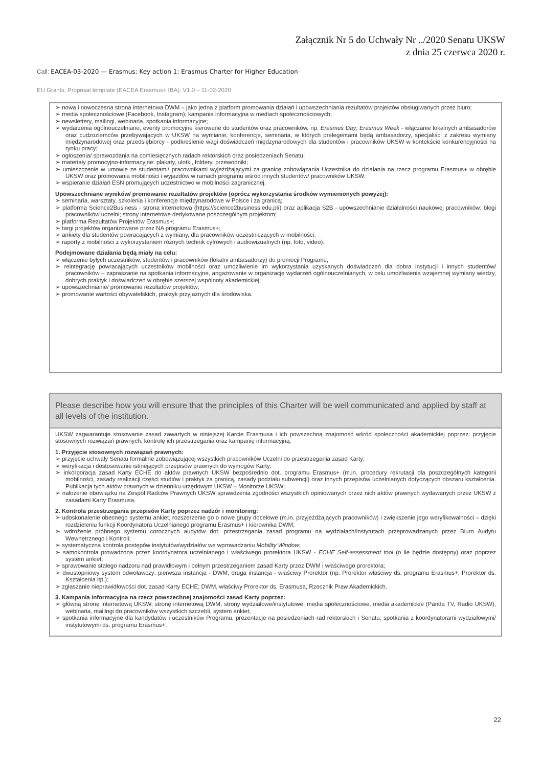Załącznik Nr 5 do Uchwały Nr ../2020 Senatu UKSW
z dnia 25 czerwca 2020 r.
Call: EACEA-03-2020 — Erasmus: Key action 1: Erasmus Charter for Higher Education
EU Grants: Proposal template (EACEA Erasmus+ IBA): V1.0 – 11-02-2020
➢ nowa i nowoczesna strona internetowa DWM – jako jedna z platform promowania działań i upowszechniania rezultatów projektów obsługiwanych przez biuro;
➢ media społecznościowe (Facebook, Instagram); kampania informacyjna w mediach społecznościowych;
➢ newslettery, mailingi, webinaria, spotkania informacyjne;
➢ wydarzenia ogólnouczelniane, eventy promocyjne kierowane do studentów oraz pracowników, np. Erasmus Day, Erasmus Week - włączanie lokalnych ambasadorów oraz cudzoziemców przebywających w UKSW na wymianie; konferencje, seminaria, w których prelegentami będą ambasadorzy, specjaliści z zakresu wymiany międzynarodowej oraz przedsiębiorcy - podkreślenie wagi doświadczeń międzynarodowych dla studentów i pracowników UKSW w kontekście konkurencyjności na rynku pracy;
➢ ogłoszenia/ sprawozdania na comiesięcznych radach rektorskich oraz posiedzeniach Senatu;
➢ materiały promocyjno-informacyjne: plakaty, ulotki, foldery, przewodniki;
➢ umieszczenie w umowie ze studentami/ pracownikami wyjeżdżającymi za granicę zobowiązania Uczestnika do działania na rzecz programu Erasmus+ w obrębie UKSW oraz promowania mobilności i wyjazdów w ramach programu wśród innych studentów/ pracowników UKSW;
➢ wspieranie działań ESN promujących uczestnictwo w mobilności zagranicznej.
Upowszechniane wyników/ promowanie rezultatów projektów (oprócz wykorzystania środków wymienionych powyżej):
➢ seminaria, warsztaty, szkolenia i konferencje międzynarodowe w Polsce i za granicą;
➢ platforma Science2Business - strona internetowa (https://science2business.edu.pl/) oraz aplikacja S2B - upowszechnianie działalności naukowej pracowników; blogi pracowników uczelni; strony internetowe dedykowane poszczególnym projektom;
➢ platforma Rezultatów Projektów Erasmus+;
➢ targi projektów organizowane przez NA programu Erasmus+;
➢ ankiety dla studentów powracających z wymiany, dla pracowników uczestniczących w mobilności;
➢ raporty z mobilności z wykorzystaniem różnych technik cyfrowych i audiowizualnych (np. foto, video).
Podejmowane działania będą miały na celu:
➢ włączenie byłych uczestników, studentów i pracowników (lokalni ambasadorzy) do promocji Programu;
➢ reintegrację powracających uczestników mobilności oraz umożliwienie im wykorzystania uzyskanych doświadczeń dla dobra instytucji i innych studentów/ pracowników – zapraszanie na spotkania informacyjne, angażowanie w organizację wydarzeń ogólnouczelnianych, w celu umożliwienia wzajemnej wymiany wiedzy, dobrych praktyk i doświadczeń w obrębie szerszej wspólnoty akademickiej;
➢ upowszechnianie/ promowanie rezultatów projektów;
➢ promowanie wartości obywatelskich, praktyk przyjaznych dla środowiska.
Please describe how you will ensure that the principles of this Charter will be well communicated and applied by staff at all levels of the institution.
UKSW zagwarantuje stosowanie zasad zawartych w niniejszej Karcie Erasmusa i ich powszechną znajomość wśród społeczności akademickiej poprzez: przyjęcie stosownych rozwiązań prawnych, kontrolę ich przestrzegania oraz kampanię informacyjną.
1. Przyjęcie stosownych rozwiązań prawnych:
➢ przyjęcie uchwały Senatu formalnie zobowiązującej wszystkich pracowników Uczelni do przestrzegania zasad Karty;
➢ weryfikacja i dostosowanie istniejących przepisów prawnych do wymogów Karty;
➢ inkorporacja zasad Karty ECHE do aktów prawnych UKSW bezpośrednio dot. programu Erasmus+ (m.in. procedury rekrutacji dla poszczególnych kategorii mobilności, zasady realizacji części studiów i praktyk za granicą, zasady podziału subwencji) oraz innych przepisów uczelnianych dotyczących obszaru kształcenia. Publikacja tych aktów prawnych w dzienniku urzędowym UKSW – Monitorze UKSW;
➢ nałożenie obowiązku na Zespół Radców Prawnych UKSW sprawdzenia zgodności wszystkich opiniowanych przez nich aktów prawnych wydawanych przez UKSW z zasadami Karty Erasmusa.
2. Kontrola przestrzegania przepisów Karty poprzez nadzór i monitoring:
➢ udoskonalenie obecnego systemu ankiet, rozszerzenie go o nowe grupy docelowe (m.in. przyjeżdżających pracowników) i zwiększenie jego weryfikowalności – dzięki rozdzieleniu funkcji Koordynatora Uczelnianego programu Erasmus+ i kierownika DWM;
➢ wdrożenie próbnego systemu corocznych audytów dot. przestrzegania zasad programu na wydziałach/instytutach przeprowadzanych przez Biuro Audytu Wewnętrznego i Kontroli;
➢ systematyczna kontrola postępów instytutów/wydziałów we wprowadzaniu Mobility Window;
➢ samokontrola prowadzona przez koordynatora uczelnianego i właściwego prorektora UKSW - ECHE Self-assessment tool (o ile będzie dostępny) oraz poprzez system ankiet;
➢ sprawowanie stałego nadzoru nad prawidłowym i pełnym przestrzeganiem zasad Karty przez DWM i właściwego prorektora;
➢ dwustopniowy system odwoławczy: pierwsza instancja - DWM, druga instancja - właściwy Prorektor (np. Prorektor właściwy ds. programu Erasmus+, Prorektor ds. Kształcenia itp.);
➢ zgłaszanie nieprawidłowości dot. zasad Karty ECHE: DWM, właściwy Prorektor ds. Erasmusa, Rzecznik Praw Akademickich.
3. Kampania informacyjna na rzecz powszechnej znajomości zasad Karty poprzez:
➢ główną stronę internetową UKSW, stronę internetową DWM, strony wydziałowe/instytutowe, media społecznościowe, media akademickie (Panda TV, Radio UKSW), webinaria, mailingi do pracowników wszystkich szczebli, system ankiet;
➢ spotkania informacyjne dla kandydatów i uczestników Programu, prezentacje na posiedzeniach rad rektorskich i Senatu; spotkania z koordynatorami wydziałowymi/ instytutowymi ds. programu Erasmus+.
22